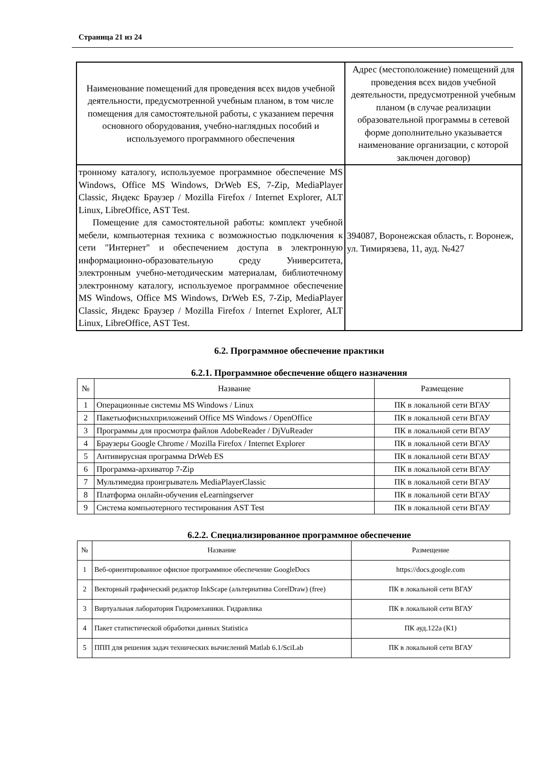Страница 21 из 24
| Наименование помещений для проведения всех видов учебной деятельности, предусмотренной учебным планом, в том числе помещения для самостоятельной работы, с указанием перечня основного оборудования, учебно-наглядных пособий и используемого программного обеспечения | Адрес (местоположение) помещений для проведения всех видов учебной деятельности, предусмотренной учебным планом (в случае реализации образовательной программы в сетевой форме дополнительно указывается наименование организации, с которой заключен договор) |
| тронному каталогу, используемое программное обеспечение MS Windows, Office MS Windows, DrWeb ES, 7-Zip, MediaPlayer Classic, Яндекс Браузер / Mozilla Firefox / Internet Explorer, ALT Linux, LibreOffice, AST Test. Помещение для самостоятельной работы: комплект учебной мебели, компьютерная техника с возможностью подключения к сети "Интернет" и обеспечением доступа в электронную информационно-образовательную среду Университета, электронным учебно-методическим материалам, библиотечному электронному каталогу, используемое программное обеспечение MS Windows, Office MS Windows, DrWeb ES, 7-Zip, MediaPlayer Classic, Яндекс Браузер / Mozilla Firefox / Internet Explorer, ALT Linux, LibreOffice, AST Test. | 394087, Воронежская область, г. Воронеж, ул. Тимирязева, 11, ауд. №427 |
6.2. Программное обеспечение практики
6.2.1. Программное обеспечение общего назначения
| № | Название | Размещение |
| --- | --- | --- |
| 1 | Операционные системы MS Windows / Linux | ПК в локальной сети ВГАУ |
| 2 | Пакетыофисныхприложений Office MS Windows / OpenOffice | ПК в локальной сети ВГАУ |
| 3 | Программы для просмотра файлов AdobeReader / DjVuReader | ПК в локальной сети ВГАУ |
| 4 | Браузеры Google Chrome / Mozilla Firefox / Internet Explorer | ПК в локальной сети ВГАУ |
| 5 | Антивирусная программа DrWeb ES | ПК в локальной сети ВГАУ |
| 6 | Программа-архиватор 7-Zip | ПК в локальной сети ВГАУ |
| 7 | Мультимедиа проигрыватель MediaPlayerClassic | ПК в локальной сети ВГАУ |
| 8 | Платформа онлайн-обучения eLearningserver | ПК в локальной сети ВГАУ |
| 9 | Система компьютерного тестирования AST Test | ПК в локальной сети ВГАУ |
6.2.2. Специализированное программное обеспечение
| № | Название | Размещение |
| --- | --- | --- |
| 1 | Веб-ориентированное офисное программное обеспечение GoogleDocs | https://docs.google.com |
| 2 | Векторный графический редактор InkScape (альтернатива CorelDraw) (free) | ПК в локальной сети ВГАУ |
| 3 | Виртуальная лаборатория Гидромеханики. Гидравлика | ПК в локальной сети ВГАУ |
| 4 | Пакет статистической обработки данных Statistica | ПК ауд.122а (К1) |
| 5 | ППП для решения задач технических вычислений Matlab 6.1/SciLab | ПК в локальной сети ВГАУ |